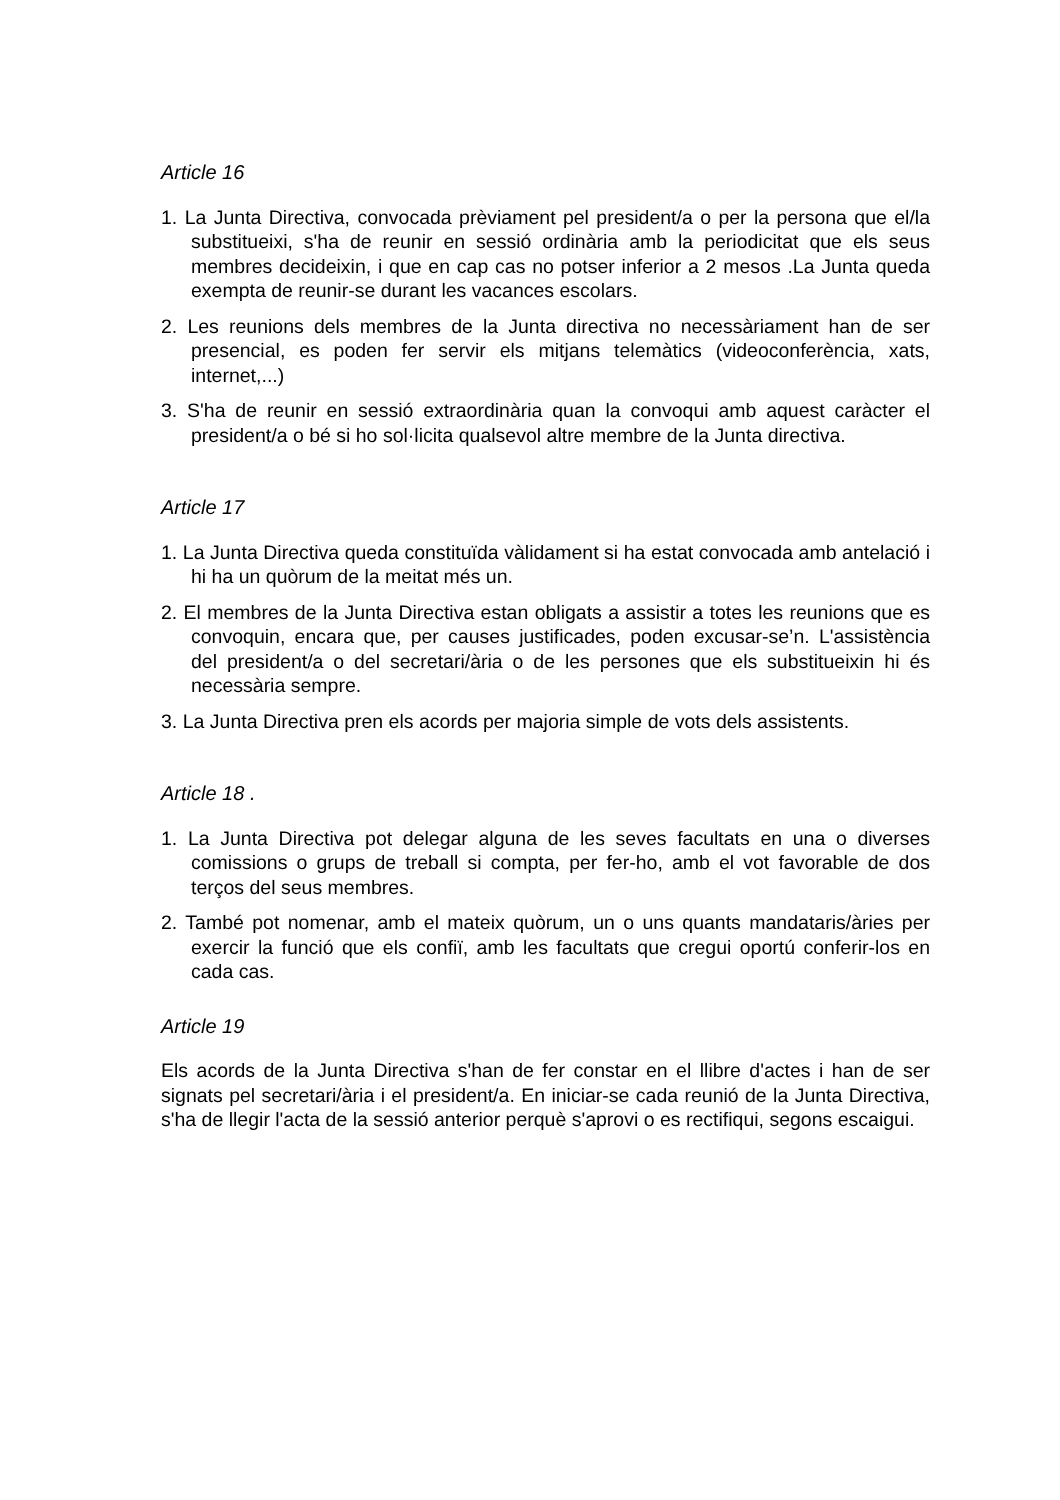Article 16
1. La Junta Directiva, convocada prèviament pel president/a o per la persona que el/la substitueixi, s'ha de reunir en sessió ordinària amb la periodicitat que els seus membres decideixin, i que en cap cas no potser inferior a 2 mesos .La Junta queda exempta de reunir-se durant les vacances escolars.
2. Les reunions dels membres de la Junta directiva no necessàriament han de ser presencial, es poden fer servir els mitjans telemàtics (videoconferència, xats, internet,...)
3. S'ha de reunir en sessió extraordinària quan la convoqui amb aquest caràcter el president/a o bé si ho sol·licita qualsevol altre membre de la Junta directiva.
Article 17
1. La Junta Directiva queda constituïda vàlidament si ha estat convocada amb antelació i hi ha un quòrum de la meitat més un.
2. El membres de la Junta Directiva estan obligats a assistir a totes les reunions que es convoquin, encara que, per causes justificades, poden excusar-se’n. L'assistència del president/a o del secretari/ària o de les persones que els substitueixin hi és necessària sempre.
3. La Junta Directiva pren els acords per majoria simple de vots dels assistents.
Article 18 .
1. La Junta Directiva pot delegar alguna de les seves facultats en una o diverses comissions o grups de treball si compta, per fer-ho, amb el vot favorable de dos terços del seus membres.
2. També pot nomenar, amb el mateix quòrum, un o uns quants mandataris/àries per exercir la funció que els confiï, amb les facultats que cregui oportú conferir-los en cada cas.
Article 19
Els acords de la Junta Directiva s'han de fer constar en el llibre d'actes i han de ser signats pel secretari/ària i el president/a. En iniciar-se cada reunió de la Junta Directiva, s'ha de llegir l'acta de la sessió anterior perquè s'aprovi o es rectifiqui, segons escaigui.